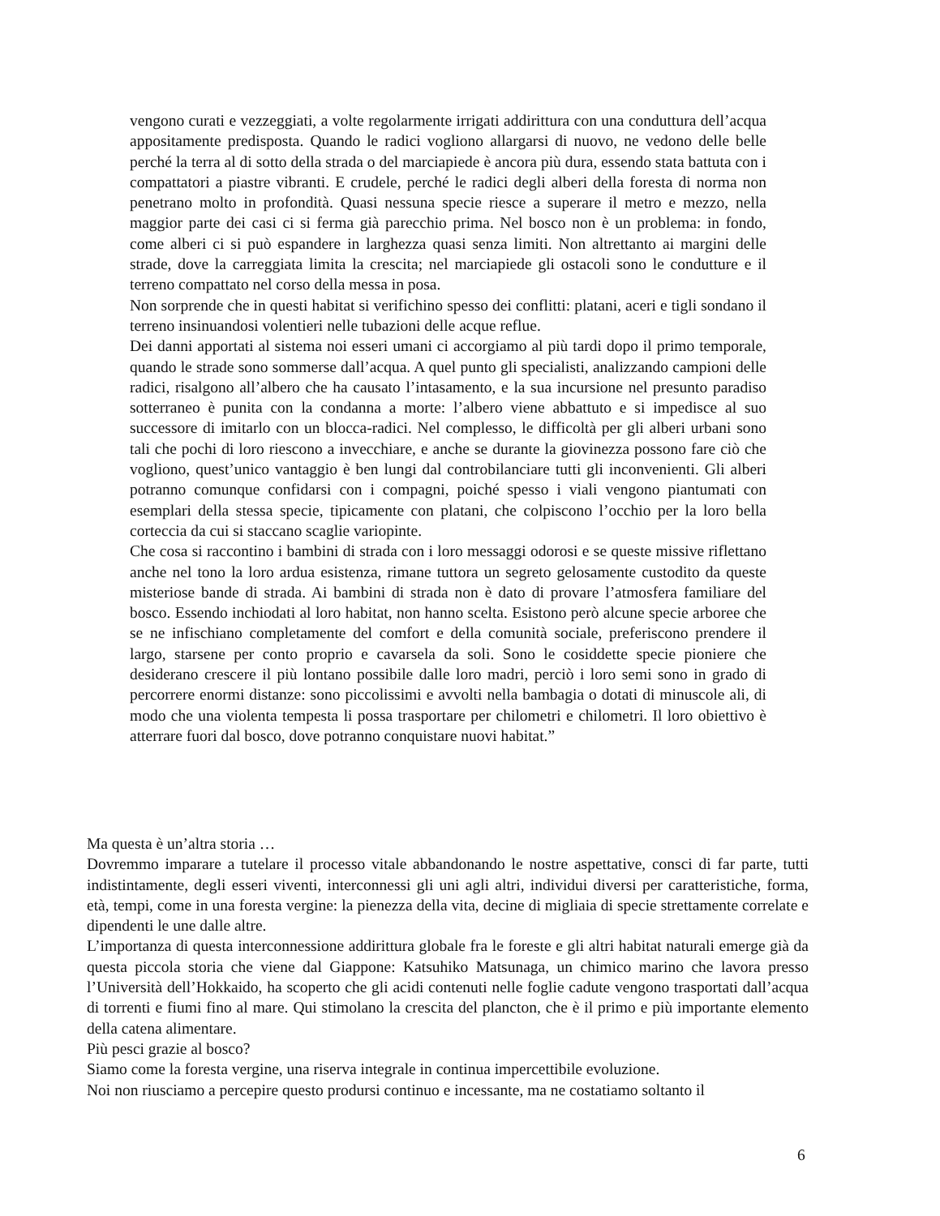vengono curati e vezzeggiati, a volte regolarmente irrigati addirittura con una conduttura dell’acqua appositamente predisposta. Quando le radici vogliono allargarsi di nuovo, ne vedono delle belle perché la terra al di sotto della strada o del marciapiede è ancora più dura, essendo stata battuta con i compattatori a piastre vibranti. E crudele, perché le radici degli alberi della foresta di norma non penetrano molto in profondità. Quasi nessuna specie riesce a superare il metro e mezzo, nella maggior parte dei casi ci si ferma già parecchio prima. Nel bosco non è un problema: in fondo, come alberi ci si può espandere in larghezza quasi senza limiti. Non altrettanto ai margini delle strade, dove la carreggiata limita la crescita; nel marciapiede gli ostacoli sono le condutture e il terreno compattato nel corso della messa in posa.
Non sorprende che in questi habitat si verifichino spesso dei conflitti: platani, aceri e tigli sondano il terreno insinuandosi volentieri nelle tubazioni delle acque reflue.
Dei danni apportati al sistema noi esseri umani ci accorgiamo al più tardi dopo il primo temporale, quando le strade sono sommerse dall’acqua. A quel punto gli specialisti, analizzando campioni delle radici, risalgono all’albero che ha causato l’intasamento, e la sua incursione nel presunto paradiso sotterraneo è punita con la condanna a morte: l’albero viene abbattuto e si impedisce al suo successore di imitarlo con un blocca-radici. Nel complesso, le difficoltà per gli alberi urbani sono tali che pochi di loro riescono a invecchiare, e anche se durante la giovinezza possono fare ciò che vogliono, quest’unico vantaggio è ben lungi dal controbilanciare tutti gli inconvenienti. Gli alberi potranno comunque confidarsi con i compagni, poiché spesso i viali vengono piantumati con esemplari della stessa specie, tipicamente con platani, che colpiscono l’occhio per la loro bella corteccia da cui si staccano scaglie variopinte.
Che cosa si raccontino i bambini di strada con i loro messaggi odorosi e se queste missive riflettano anche nel tono la loro ardua esistenza, rimane tuttora un segreto gelosamente custodito da queste misteriose bande di strada. Ai bambini di strada non è dato di provare l’atmosfera familiare del bosco. Essendo inchiodati al loro habitat, non hanno scelta. Esistono però alcune specie arboree che se ne infischiano completamente del comfort e della comunità sociale, preferiscono prendere il largo, starsene per conto proprio e cavarsela da soli. Sono le cosiddette specie pioniere che desiderano crescere il più lontano possibile dalle loro madri, perciò i loro semi sono in grado di percorrere enormi distanze: sono piccolissimi e avvolti nella bambagia o dotati di minuscole ali, di modo che una violenta tempesta li possa trasportare per chilometri e chilometri. Il loro obiettivo è atterrare fuori dal bosco, dove potranno conquistare nuovi habitat.”
Ma questa è un’altra storia …
Dovremmo imparare a tutelare il processo vitale abbandonando le nostre aspettative, consci di far parte, tutti indistintamente, degli esseri viventi, interconnessi gli uni agli altri, individui diversi per caratteristiche, forma, età, tempi, come in una foresta vergine: la pienezza della vita, decine di migliaia di specie strettamente correlate e dipendenti le une dalle altre.
L’importanza di questa interconnessione addirittura globale fra le foreste e gli altri habitat naturali emerge già da questa piccola storia che viene dal Giappone: Katsuhiko Matsunaga, un chimico marino che lavora presso l’Università dell’Hokkaido, ha scoperto che gli acidi contenuti nelle foglie cadute vengono trasportati dall’acqua di torrenti e fiumi fino al mare. Qui stimolano la crescita del plancton, che è il primo e più importante elemento della catena alimentare.
Più pesci grazie al bosco?
Siamo come la foresta vergine, una riserva integrale in continua impercettibile evoluzione.
Noi non riusciamo a percepire questo prodursi continuo e incessante, ma ne costatiamo soltanto il
6